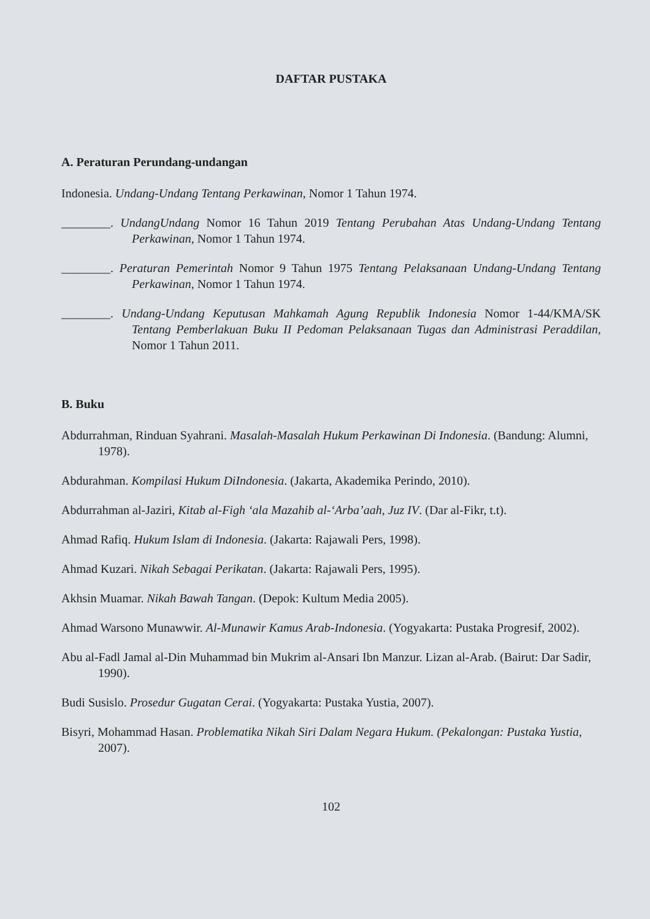DAFTAR PUSTAKA
A. Peraturan Perundang-undangan
Indonesia. Undang-Undang Tentang Perkawinan, Nomor 1 Tahun 1974.
________. UndangUndang Nomor 16 Tahun 2019 Tentang Perubahan Atas Undang-Undang Tentang Perkawinan, Nomor 1 Tahun 1974.
________. Peraturan Pemerintah Nomor 9 Tahun 1975 Tentang Pelaksanaan Undang-Undang Tentang Perkawinan, Nomor 1 Tahun 1974.
________. Undang-Undang Keputusan Mahkamah Agung Republik Indonesia Nomor 1-44/KMA/SK Tentang Pemberlakuan Buku II Pedoman Pelaksanaan Tugas dan Administrasi Peraddilan, Nomor 1 Tahun 2011.
B. Buku
Abdurrahman, Rinduan Syahrani. Masalah-Masalah Hukum Perkawinan Di Indonesia. (Bandung: Alumni, 1978).
Abdurahman. Kompilasi Hukum DiIndonesia. (Jakarta, Akademika Perindo, 2010).
Abdurrahman al-Jaziri, Kitab al-Figh ‘ala Mazahib al-‘Arba’aah, Juz IV. (Dar al-Fikr, t.t).
Ahmad Rafiq. Hukum Islam di Indonesia. (Jakarta: Rajawali Pers, 1998).
Ahmad Kuzari. Nikah Sebagai Perikatan. (Jakarta: Rajawali Pers, 1995).
Akhsin Muamar. Nikah Bawah Tangan. (Depok: Kultum Media 2005).
Ahmad Warsono Munawwir. Al-Munawir Kamus Arab-Indonesia. (Yogyakarta: Pustaka Progresif, 2002).
Abu al-Fadl Jamal al-Din Muhammad bin Mukrim al-Ansari Ibn Manzur. Lizan al-Arab. (Bairut: Dar Sadir, 1990).
Budi Susislo. Prosedur Gugatan Cerai. (Yogyakarta: Pustaka Yustia, 2007).
Bisyri, Mohammad Hasan. Problematika Nikah Siri Dalam Negara Hukum. (Pekalongan: Pustaka Yustia, 2007).
102